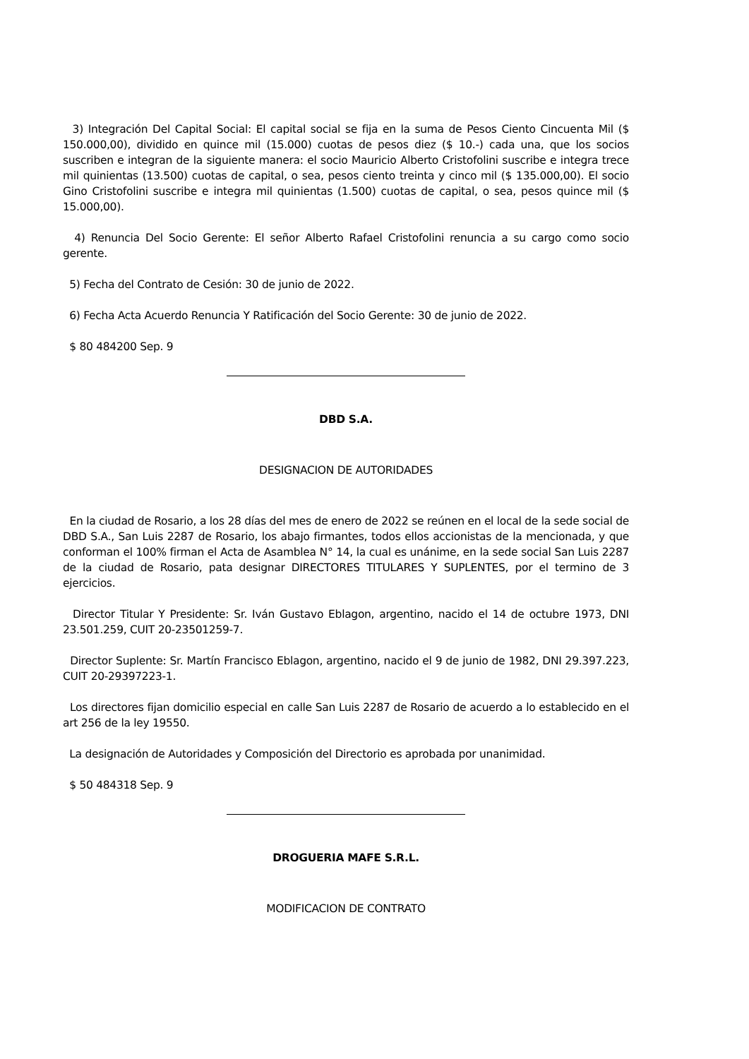3) Integración Del Capital Social: El capital social se fija en la suma de Pesos Ciento Cincuenta Mil ($ 150.000,00), dividido en quince mil (15.000) cuotas de pesos diez ($ 10.-) cada una, que los socios suscriben e integran de la siguiente manera: el socio Mauricio Alberto Cristofolini suscribe e integra trece mil quinientas (13.500) cuotas de capital, o sea, pesos ciento treinta y cinco mil ($ 135.000,00). El socio Gino Cristofolini suscribe e integra mil quinientas (1.500) cuotas de capital, o sea, pesos quince mil ($ 15.000,00).
4) Renuncia Del Socio Gerente: El señor Alberto Rafael Cristofolini renuncia a su cargo como socio gerente.
5) Fecha del Contrato de Cesión: 30 de junio de 2022.
6) Fecha Acta Acuerdo Renuncia Y Ratificación del Socio Gerente: 30 de junio de 2022.
$ 80 484200 Sep. 9
DBD S.A.
DESIGNACION DE AUTORIDADES
En la ciudad de Rosario, a los 28 días del mes de enero de 2022 se reúnen en el local de la sede social de DBD S.A., San Luis 2287 de Rosario, los abajo firmantes, todos ellos accionistas de la mencionada, y que conforman el 100% firman el Acta de Asamblea N° 14, la cual es unánime, en la sede social San Luis 2287 de la ciudad de Rosario, pata designar DIRECTORES TITULARES Y SUPLENTES, por el termino de 3 ejercicios.
Director Titular Y Presidente: Sr. Iván Gustavo Eblagon, argentino, nacido el 14 de octubre 1973, DNI 23.501.259, CUIT 20-23501259-7.
Director Suplente: Sr. Martín Francisco Eblagon, argentino, nacido el 9 de junio de 1982, DNI 29.397.223, CUIT 20-29397223-1.
Los directores fijan domicilio especial en calle San Luis 2287 de Rosario de acuerdo a lo establecido en el art 256 de la ley 19550.
La designación de Autoridades y Composición del Directorio es aprobada por unanimidad.
$ 50 484318 Sep. 9
DROGUERIA MAFE S.R.L.
MODIFICACION DE CONTRATO